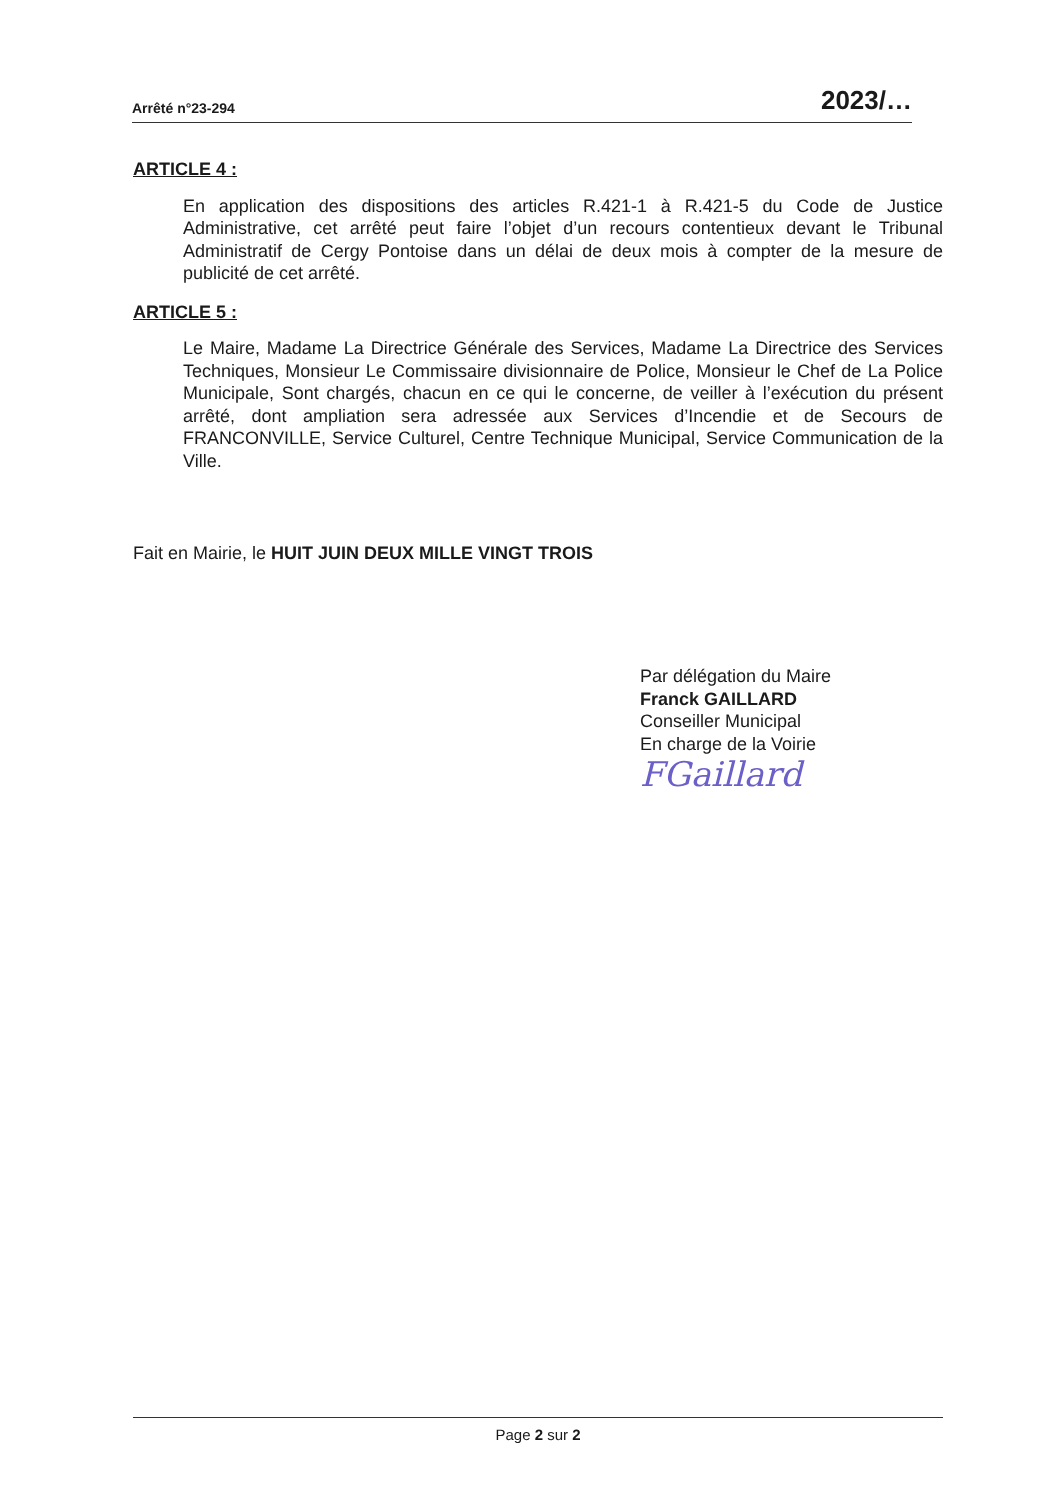Arrêté n°23-294 2023/…
ARTICLE 4 :
En application des dispositions des articles R.421-1 à R.421-5 du Code de Justice Administrative, cet arrêté peut faire l’objet d’un recours contentieux devant le Tribunal Administratif de Cergy Pontoise dans un délai de deux mois à compter de la mesure de publicité de cet arrêté.
ARTICLE 5 :
Le Maire, Madame La Directrice Générale des Services, Madame La Directrice des Services Techniques, Monsieur Le Commissaire divisionnaire de Police, Monsieur le Chef de La Police Municipale, Sont chargés, chacun en ce qui le concerne, de veiller à l’exécution du présent arrêté, dont ampliation sera adressée aux Services d’Incendie et de Secours de FRANCONVILLE, Service Culturel, Centre Technique Municipal, Service Communication de la Ville.
Fait en Mairie, le HUIT JUIN DEUX MILLE VINGT TROIS
Par délégation du Maire
Franck GAILLARD
Conseiller Municipal
En charge de la Voirie
FGaillard
Page 2 sur 2